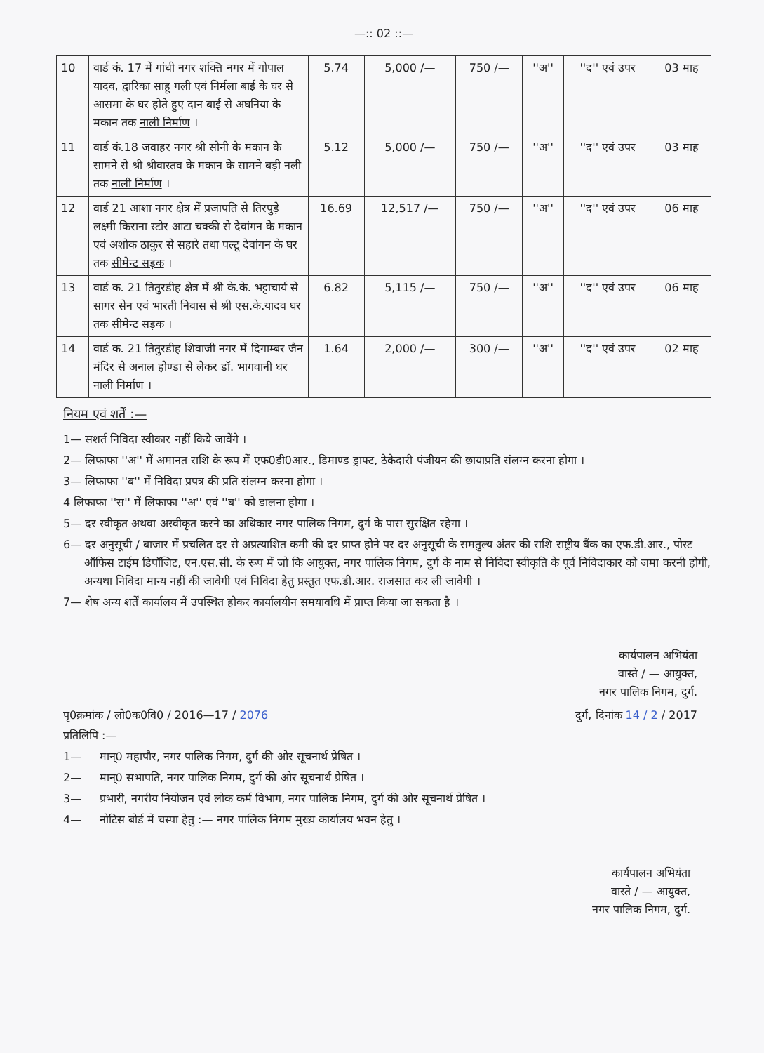—:: 02 ::—
| 10 | वार्ड कं. 17 में गांधी नगर शक्ति नगर में गोपाल यादव, द्वारिका साहू गली एवं निर्मला बाई के घर से आसमा के घर होते हुए दान बाई से अघनिया के मकान तक नाली निर्माण । | 5.74 | 5,000 /— | 750 /— | ''अ'' | ''द'' एवं उपर | 03 माह |
| 11 | वार्ड कं.18 जवाहर नगर श्री सोनी के मकान के सामने से श्री श्रीवास्तव के मकान के सामने बड़ी नली तक नाली निर्माण । | 5.12 | 5,000 /— | 750 /— | ''अ'' | ''द'' एवं उपर | 03 माह |
| 12 | वार्ड 21 आशा नगर क्षेत्र में प्रजापति से तिरपुड़े लक्ष्मी किराना स्टोर आटा चक्की से देवांगन के मकान एवं अशोक ठाकुर से सहारे तथा पल्टू देवांगन के घर तक सीमेन्ट सड़क । | 16.69 | 12,517 /— | 750 /— | ''अ'' | ''द'' एवं उपर | 06 माह |
| 13 | वार्ड क. 21 तितुरडीह क्षेत्र में श्री के.के. भट्टाचार्य से सागर सेन एवं भारती निवास से श्री एस.के.यादव घर तक सीमेन्ट सड़क । | 6.82 | 5,115 /— | 750 /— | ''अ'' | ''द'' एवं उपर | 06 माह |
| 14 | वार्ड क. 21 तितुरडीह शिवाजी नगर में दिगाम्बर जैन मंदिर से अनाल होण्डा से लेकर डॉ. भागवानी धर नाली निर्माण । | 1.64 | 2,000 /— | 300 /— | ''अ'' | ''द'' एवं उपर | 02 माह |
नियम एवं शर्तें :—
1— सशर्त निविदा स्वीकार नहीं किये जावेंगे ।
2— लिफाफा ''अ'' में अमानत राशि के रूप में एफ0डी0आर., डिमाण्ड ड्राफ्ट, ठेकेदारी पंजीयन की छायाप्रति संलग्न करना होगा ।
3— लिफाफा ''ब'' में निविदा प्रपत्र की प्रति संलग्न करना होगा ।
4 लिफाफा ''स'' में लिफाफा ''अ'' एवं ''ब'' को डालना होगा ।
5— दर स्वीकृत अथवा अस्वीकृत करने का अधिकार नगर पालिक निगम, दुर्ग के पास सुरक्षित रहेगा ।
6— दर अनुसूची / बाजार में प्रचलित दर से अप्रत्याशित कमी की दर प्राप्त होने पर दर अनुसूची के समतुल्य अंतर की राशि राष्ट्रीय बैंक का एफ.डी.आर., पोस्ट ऑफिस टाईम डिपॉजिट, एन.एस.सी. के रूप में जो कि आयुक्त, नगर पालिक निगम, दुर्ग के नाम से निविदा स्वीकृति के पूर्व निविदाकार को जमा करनी होगी, अन्यथा निविदा मान्य नहीं की जावेगी एवं निविदा हेतु प्रस्तुत एफ.डी.आर. राजसात कर ली जावेगी ।
7— शेष अन्य शर्तें कार्यालय में उपस्थित होकर कार्यालयीन समयावधि में प्राप्त किया जा सकता है ।
कार्यपालन अभियंता
वास्ते / — आयुक्त,
नगर पालिक निगम, दुर्ग.
पृ0क्रमांक / लो0क0वि0 / 2016—17 / 2076
दुर्ग, दिनांक 14 / 2 / 2017
प्रतिलिपि :—
1— मान्0 महापौर, नगर पालिक निगम, दुर्ग की ओर सूचनार्थ प्रेषित ।
2— मान्0 सभापति, नगर पालिक निगम, दुर्ग की ओर सूचनार्थ प्रेषित ।
3— प्रभारी, नगरीय नियोजन एवं लोक कर्म विभाग, नगर पालिक निगम, दुर्ग की ओर सूचनार्थ प्रेषित ।
4— नोटिस बोर्ड में चस्पा हेतु :— नगर पालिक निगम मुख्य कार्यालय भवन हेतु ।
कार्यपालन अभियंता
वास्ते / — आयुक्त,
नगर पालिक निगम, दुर्ग.